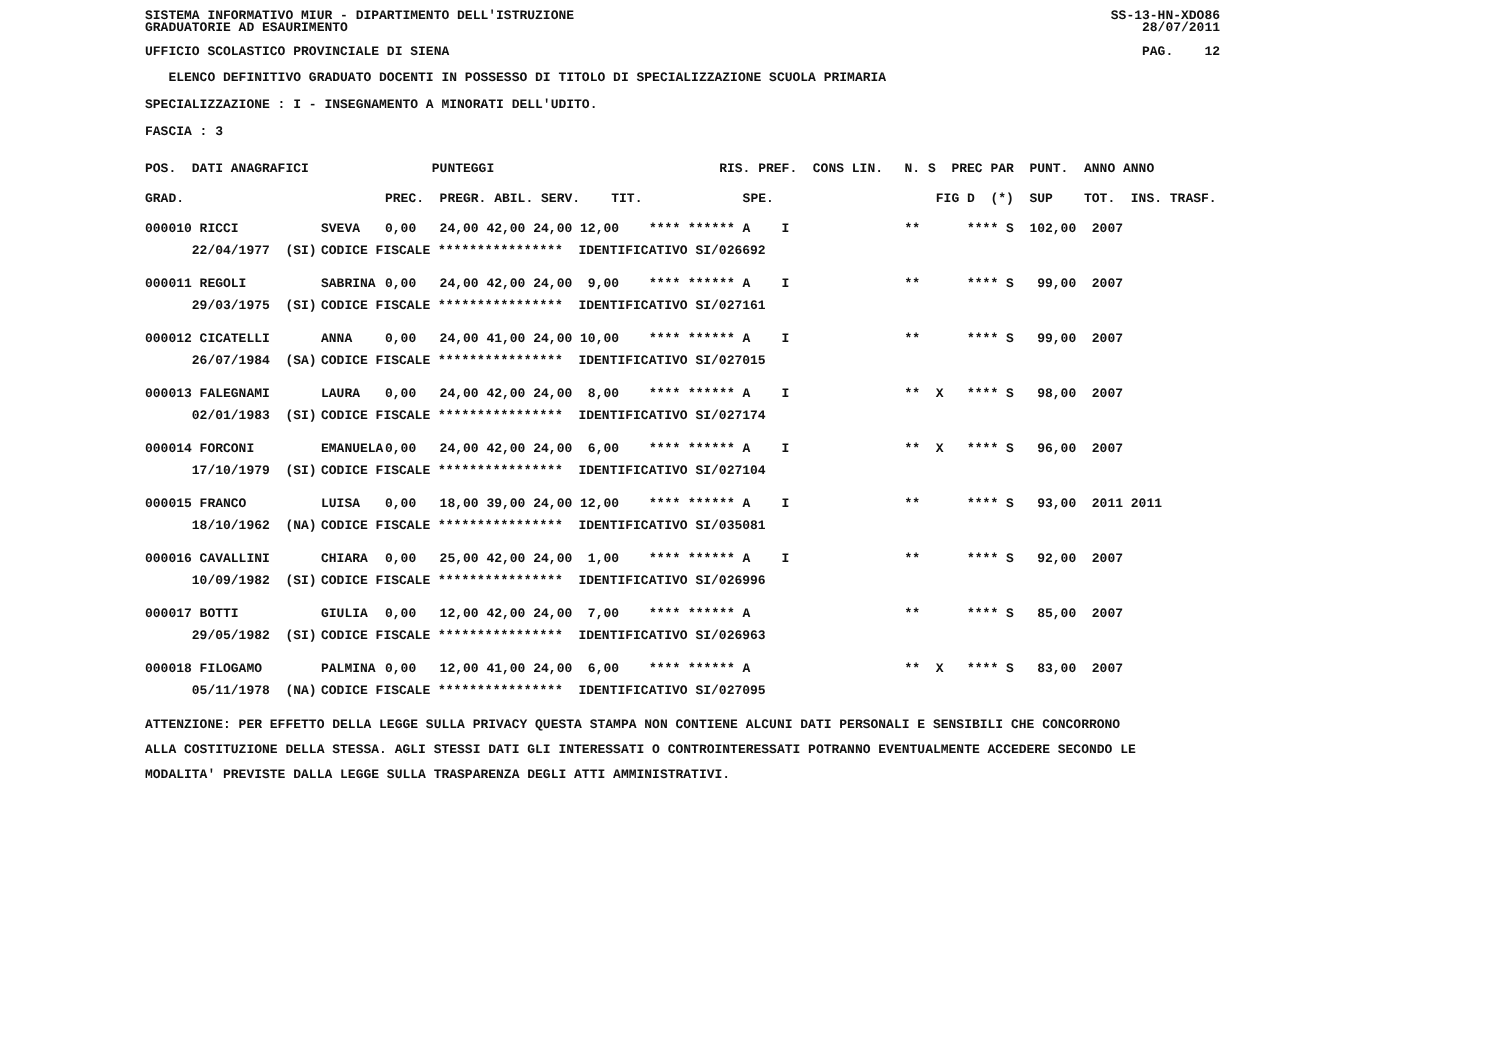SISTEMA INFORMATIVO MIUR - DIPARTIMENTO DELL'ISTRUZIONE SS-13-HN-XDO86
GRADUATORIE AD ESAURIMENTO 28/07/2011
UFFICIO SCOLASTICO PROVINCIALE DI SIENA PAG. 12
ELENCO DEFINITIVO GRADUATO DOCENTI IN POSSESSO DI TITOLO DI SPECIALIZZAZIONE SCUOLA PRIMARIA
SPECIALIZZAZIONE : I - INSEGNAMENTO A MINORATI DELL'UDITO.
FASCIA : 3
| POS. DATI ANAGRAFICI | | PUNTEGGI | RIS. PREF. CONS LIN. | N. S PREC PAR PUNT. ANNO ANNO |
| --- | --- | --- | --- | --- |
| GRAD. | | PREC. PREGR. ABIL. SERV. TIT. | SPE. | FIG D (*) SUP TOT. INS. TRASF. |
| 000010 RICCI | SVEVA | 0,00 24,00 42,00 24,00 12,00 | **** ****** A I | ** **** S 102,00 2007 |
| 22/04/1977 (SI) | CODICE FISCALE **************** IDENTIFICATIVO SI/026692 | | | |
| 000011 REGOLI | SABRINA | 0,00 24,00 42,00 24,00 9,00 | **** ****** A I | ** **** S 99,00 2007 |
| 29/03/1975 (SI) | CODICE FISCALE **************** IDENTIFICATIVO SI/027161 | | | |
| 000012 CICATELLI | ANNA | 0,00 24,00 41,00 24,00 10,00 | **** ****** A I | ** **** S 99,00 2007 |
| 26/07/1984 (SA) | CODICE FISCALE **************** IDENTIFICATIVO SI/027015 | | | |
| 000013 FALEGNAMI | LAURA | 0,00 24,00 42,00 24,00 8,00 | **** ****** A I | ** X **** S 98,00 2007 |
| 02/01/1983 (SI) | CODICE FISCALE **************** IDENTIFICATIVO SI/027174 | | | |
| 000014 FORCONI | EMANUELA | 0,00 24,00 42,00 24,00 6,00 | **** ****** A I | ** X **** S 96,00 2007 |
| 17/10/1979 (SI) | CODICE FISCALE **************** IDENTIFICATIVO SI/027104 | | | |
| 000015 FRANCO | LUISA | 0,00 18,00 39,00 24,00 12,00 | **** ****** A I | ** **** S 93,00 2011 2011 |
| 18/10/1962 (NA) | CODICE FISCALE **************** IDENTIFICATIVO SI/035081 | | | |
| 000016 CAVALLINI | CHIARA | 0,00 25,00 42,00 24,00 1,00 | **** ****** A I | ** **** S 92,00 2007 |
| 10/09/1982 (SI) | CODICE FISCALE **************** IDENTIFICATIVO SI/026996 | | | |
| 000017 BOTTI | GIULIA | 0,00 12,00 42,00 24,00 7,00 | **** ****** A | ** **** S 85,00 2007 |
| 29/05/1982 (SI) | CODICE FISCALE **************** IDENTIFICATIVO SI/026963 | | | |
| 000018 FILOGAMO | PALMINA | 0,00 12,00 41,00 24,00 6,00 | **** ****** A | ** X **** S 83,00 2007 |
| 05/11/1978 (NA) | CODICE FISCALE **************** IDENTIFICATIVO SI/027095 | | | |
ATTENZIONE: PER EFFETTO DELLA LEGGE SULLA PRIVACY QUESTA STAMPA NON CONTIENE ALCUNI DATI PERSONALI E SENSIBILI CHE CONCORRONO
ALLA COSTITUZIONE DELLA STESSA. AGLI STESSI DATI GLI INTERESSATI O CONTROINTERESSATI POTRANNO EVENTUALMENTE ACCEDERE SECONDO LE
MODALITA' PREVISTE DALLA LEGGE SULLA TRASPARENZA DEGLI ATTI AMMINISTRATIVI.